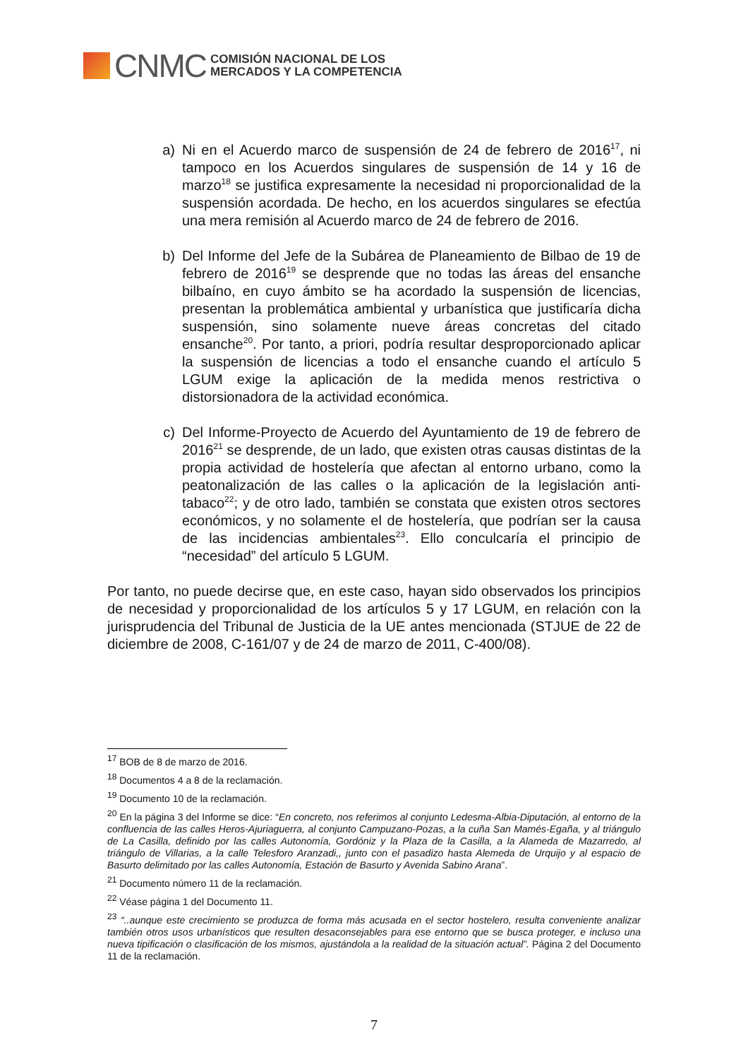CNMC
COMISIÓN NACIONAL DE LOS
MERCADOS Y LA COMPETENCIA
a) Ni en el Acuerdo marco de suspensión de 24 de febrero de 2016<sup>17</sup>, ni tampoco en los Acuerdos singulares de suspensión de 14 y 16 de marzo<sup>18</sup> se justifica expresamente la necesidad ni proporcionalidad de la suspensión acordada. De hecho, en los acuerdos singulares se efectúa una mera remisión al Acuerdo marco de 24 de febrero de 2016.
b) Del Informe del Jefe de la Subárea de Planeamiento de Bilbao de 19 de febrero de 2016<sup>19</sup> se desprende que no todas las áreas del ensanche bilbaíno, en cuyo ámbito se ha acordado la suspensión de licencias, presentan la problemática ambiental y urbanística que justificaría dicha suspensión, sino solamente nueve áreas concretas del citado ensanche<sup>20</sup>. Por tanto, a priori, podría resultar desproporcionado aplicar la suspensión de licencias a todo el ensanche cuando el artículo 5 LGUM exige la aplicación de la medida menos restrictiva o distorsionadora de la actividad económica.
c) Del Informe-Proyecto de Acuerdo del Ayuntamiento de 19 de febrero de 2016<sup>21</sup> se desprende, de un lado, que existen otras causas distintas de la propia actividad de hostelería que afectan al entorno urbano, como la peatonalización de las calles o la aplicación de la legislación anti-tabaco<sup>22</sup>; y de otro lado, también se constata que existen otros sectores económicos, y no solamente el de hostelería, que podrían ser la causa de las incidencias ambientales<sup>23</sup>. Ello conculcaría el principio de “necesidad” del artículo 5 LGUM.
Por tanto, no puede decirse que, en este caso, hayan sido observados los principios de necesidad y proporcionalidad de los artículos 5 y 17 LGUM, en relación con la jurisprudencia del Tribunal de Justicia de la UE antes mencionada (STJUE de 22 de diciembre de 2008, C-161/07 y de 24 de marzo de 2011, C-400/08).
<sup>17</sup> BOB de 8 de marzo de 2016.
<sup>18</sup> Documentos 4 a 8 de la reclamación.
<sup>19</sup> Documento 10 de la reclamación.
<sup>20</sup> En la página 3 del Informe se dice: “En concreto, nos referimos al conjunto Ledesma-Albia-Diputación, al entorno de la confluencia de las calles Heros-Ajuriaguerra, al conjunto Campuzano-Pozas, a la cuña San Mamés-Egaña, y al triángulo de La Casilla, definido por las calles Autonomía, Gordóniz y la Plaza de la Casilla, a la Alameda de Mazarredo, al triángulo de Villarias, a la calle Telesforo Aranzadi,, junto con el pasadizo hasta Alemeda de Urquijo y al espacio de Basurto delimitado por las calles Autonomía, Estación de Basurto y Avenida Sabino Arana”.
<sup>21</sup> Documento número 11 de la reclamación.
<sup>22</sup> Véase página 1 del Documento 11.
<sup>23</sup> “..aunque este crecimiento se produzca de forma más acusada en el sector hostelero, resulta conveniente analizar también otros usos urbanísticos que resulten desaconsejables para ese entorno que se busca proteger, e incluso una nueva tipificación o clasificación de los mismos, ajustándola a la realidad de la situación actual”. Página 2 del Documento 11 de la reclamación.
7